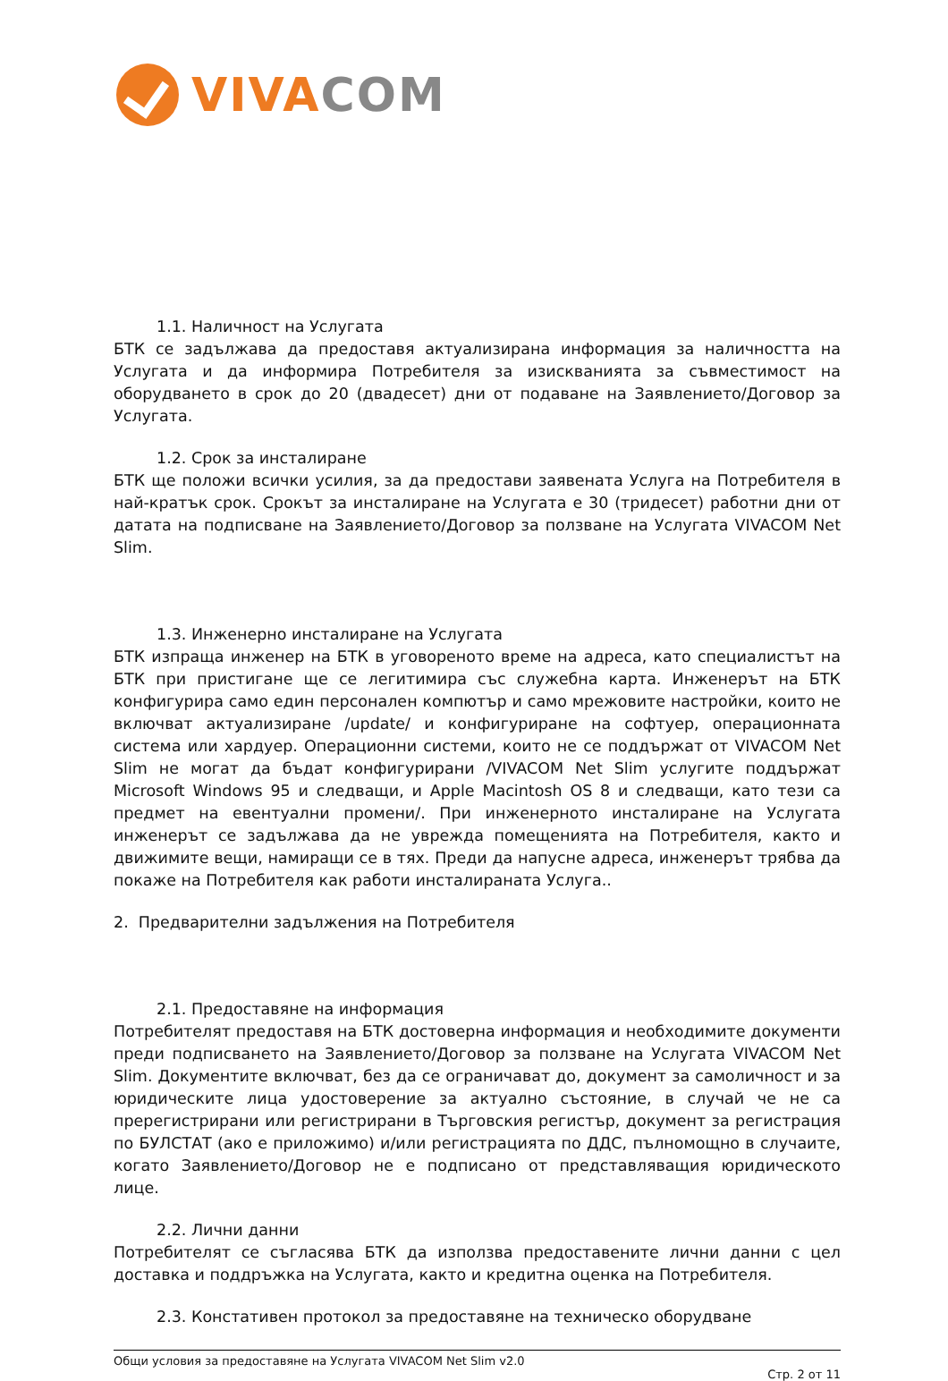VIVA COM
1.1. Наличност на Услугата
БТК се задължава да предоставя актуализирана информация за наличността на Услугата и да информира Потребителя за изискванията за съвместимост на оборудването в срок до 20 (двадесет) дни от подаване на Заявлението/Договор за Услугата.
1.2. Срок за инсталиране
БТК ще положи всички усилия, за да предостави заявената Услуга на Потребителя в най-кратък срок. Срокът за инсталиране на Услугата е 30 (тридесет) работни дни от датата на подписване на Заявлението/Договор за ползване на Услугата VIVACOM Net Slim.
1.3. Инженерно инсталиране на Услугата
БТК изпраща инженер на БТК в уговореното време на адреса, като специалистът на БТК при пристигане ще се легитимира със служебна карта. Инженерът на БТК конфигурира само един персонален компютър и само мрежовите настройки, които не включват актуализиране /update/ и конфигуриране на софтуер, операционната система или хардуер. Операционни системи, които не се поддържат от VIVACOM Net Slim не могат да бъдат конфигурирани /VIVACOM Net Slim услугите поддържат Microsoft Windows 95 и следващи, и Apple Macintosh OS 8 и следващи, като тези са предмет на евентуални промени/. При инженерното инсталиране на Услугата инженерът се задължава да не уврежда помещенията на Потребителя, както и движимите вещи, намиращи се в тях. Преди да напусне адреса, инженерът трябва да покаже на Потребителя как работи инсталираната Услуга..
2. Предварителни задължения на Потребителя
2.1. Предоставяне на информация
Потребителят предоставя на БТК достоверна информация и необходимите документи преди подписването на Заявлението/Договор за ползване на Услугата VIVACOM Net Slim. Документите включват, без да се ограничават до, документ за самоличност и за юридическите лица удостоверение за актуално състояние, в случай че не са пререгистрирани или регистрирани в Търговския регистър, документ за регистрация по БУЛСТАТ (ако е приложимо) и/или регистрацията по ДДС, пълномощно в случаите, когато Заявлението/Договор не е подписано от представляващия юридическото лице.
2.2. Лични данни
Потребителят се съгласява БТК да използва предоставените лични данни с цел доставка и поддръжка на Услугата, както и кредитна оценка на Потребителя.
2.3. Констативен протокол за предоставяне на техническо оборудване
Общи условия за предоставяне на Услугата VIVACOM Net Slim v2.0
Стр. 2 от 11